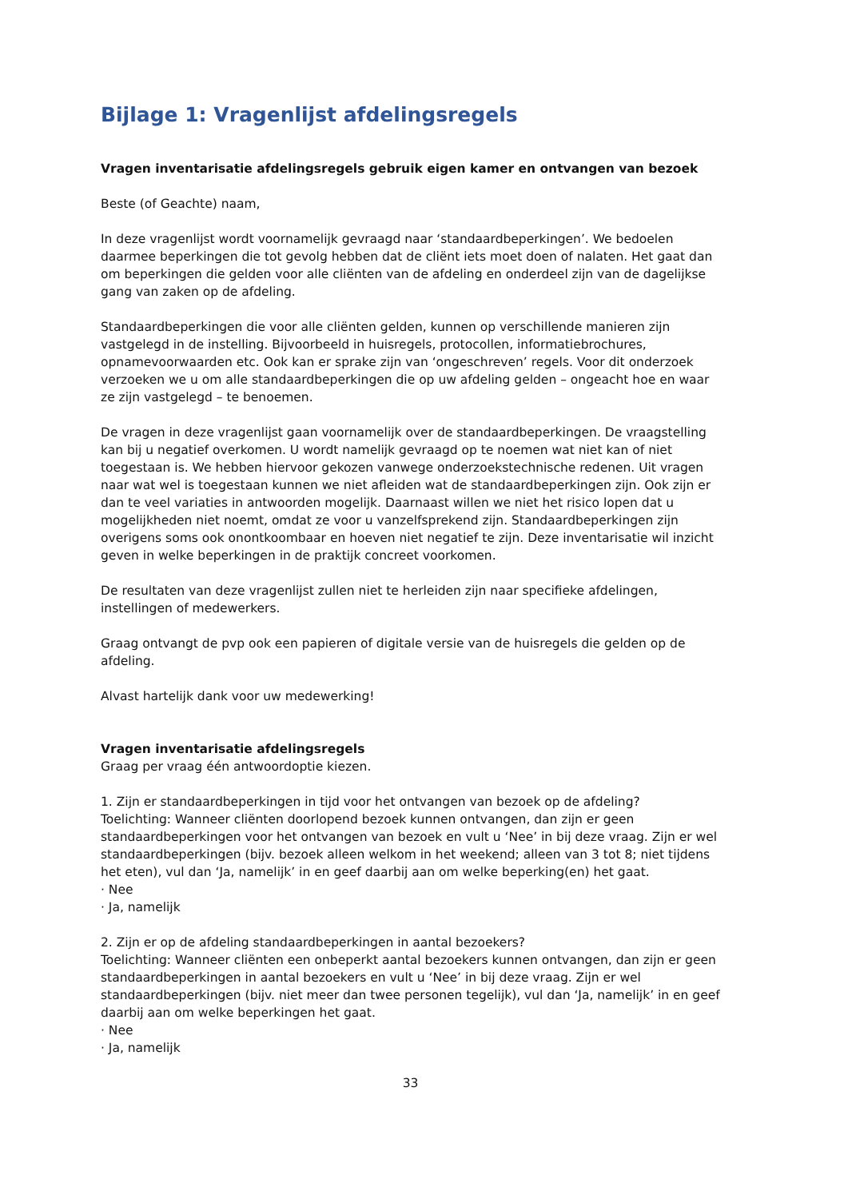Bijlage 1: Vragenlijst afdelingsregels
Vragen inventarisatie afdelingsregels gebruik eigen kamer en ontvangen van bezoek
Beste (of Geachte) naam,
In deze vragenlijst wordt voornamelijk gevraagd naar ‘standaardbeperkingen’. We bedoelen daarmee beperkingen die tot gevolg hebben dat de cliënt iets moet doen of nalaten. Het gaat dan om beperkingen die gelden voor alle cliënten van de afdeling en onderdeel zijn van de dagelijkse gang van zaken op de afdeling.
Standaardbeperkingen die voor alle cliënten gelden, kunnen op verschillende manieren zijn vastgelegd in de instelling. Bijvoorbeeld in huisregels, protocollen, informatiebrochures, opnamevoorwaarden etc. Ook kan er sprake zijn van ‘ongeschreven’ regels. Voor dit onderzoek verzoeken we u om alle standaardbeperkingen die op uw afdeling gelden – ongeacht hoe en waar ze zijn vastgelegd – te benoemen.
De vragen in deze vragenlijst gaan voornamelijk over de standaardbeperkingen. De vraagstelling kan bij u negatief overkomen. U wordt namelijk gevraagd op te noemen wat niet kan of niet toegestaan is. We hebben hiervoor gekozen vanwege onderzoekstechnische redenen. Uit vragen naar wat wel is toegestaan kunnen we niet afleiden wat de standaardbeperkingen zijn. Ook zijn er dan te veel variaties in antwoorden mogelijk. Daarnaast willen we niet het risico lopen dat u mogelijkheden niet noemt, omdat ze voor u vanzelfsprekend zijn. Standaardbeperkingen zijn overigens soms ook onontkoombaar en hoeven niet negatief te zijn. Deze inventarisatie wil inzicht geven in welke beperkingen in de praktijk concreet voorkomen.
De resultaten van deze vragenlijst zullen niet te herleiden zijn naar specifieke afdelingen, instellingen of medewerkers.
Graag ontvangt de pvp ook een papieren of digitale versie van de huisregels die gelden op de afdeling.
Alvast hartelijk dank voor uw medewerking!
Vragen inventarisatie afdelingsregels
Graag per vraag één antwoordoptie kiezen.
1. Zijn er standaardbeperkingen in tijd voor het ontvangen van bezoek op de afdeling?
Toelichting: Wanneer cliënten doorlopend bezoek kunnen ontvangen, dan zijn er geen standaardbeperkingen voor het ontvangen van bezoek en vult u ‘Nee’ in bij deze vraag. Zijn er wel standaardbeperkingen (bijv. bezoek alleen welkom in het weekend; alleen van 3 tot 8; niet tijdens het eten), vul dan ‘Ja, namelijk’ in en geef daarbij aan om welke beperking(en) het gaat.
· Nee
· Ja, namelijk
2. Zijn er op de afdeling standaardbeperkingen in aantal bezoekers?
Toelichting: Wanneer cliënten een onbeperkt aantal bezoekers kunnen ontvangen, dan zijn er geen standaardbeperkingen in aantal bezoekers en vult u ‘Nee’ in bij deze vraag. Zijn er wel standaardbeperkingen (bijv. niet meer dan twee personen tegelijk), vul dan ‘Ja, namelijk’ in en geef daarbij aan om welke beperkingen het gaat.
· Nee
· Ja, namelijk
33